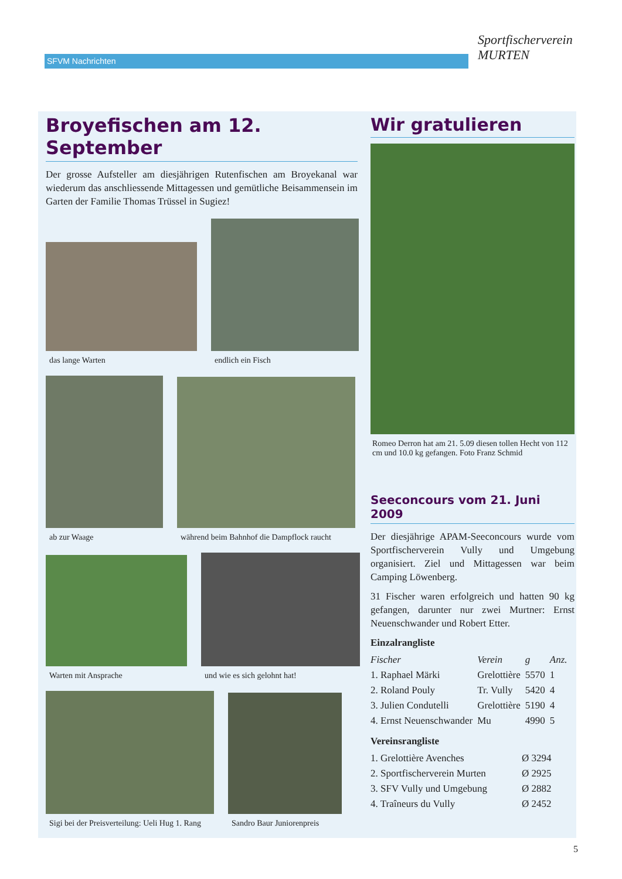SFVM Nachrichten
Sportfischerverein
MURTEN
Broyefischen am 12. September
Der grosse Aufsteller am diesjährigen Rutenfischen am Broyekanal war wiederum das anschliessende Mittagessen und gemütliche Beisammensein im Garten der Familie Thomas Trüssel in Sugiez!
das lange Warten
endlich ein Fisch
ab zur Waage
während beim Bahnhof die Dampflock raucht
Warten mit Ansprache
und wie es sich gelohnt hat!
Sigi bei der Preisverteilung: Ueli Hug 1. Rang
Sandro Baur Juniorenpreis
Wir gratulieren
Romeo Derron hat am 21. 5.09 diesen tollen Hecht von 112 cm und 10.0 kg gefangen. Foto Franz Schmid
Seeconcours vom 21. Juni 2009
Der diesjährige APAM-Seeconcours wurde vom Sportfischerverein Vully und Umgebung organisiert. Ziel und Mittagessen war beim Camping Löwenberg.
31 Fischer waren erfolgreich und hatten 90 kg gefangen, darunter nur zwei Murtner: Ernst Neuenschwander und Robert Etter.
Einzalrangliste
| Fischer | Verein | g | Anz. |
| --- | --- | --- | --- |
| 1. Raphael Märki | Grelottière | 5570 | 1 |
| 2. Roland Pouly | Tr. Vully | 5420 | 4 |
| 3. Julien Condutelli | Grelottière | 5190 | 4 |
| 4. Ernst Neuenschwander | Mu | 4990 | 5 |
Vereinsrangliste
| 1. Grelottière Avenches | Ø 3294 |
| 2. Sportfischerverein Murten | Ø 2925 |
| 3. SFV Vully und Umgebung | Ø 2882 |
| 4. Traîneurs du Vully | Ø 2452 |
5